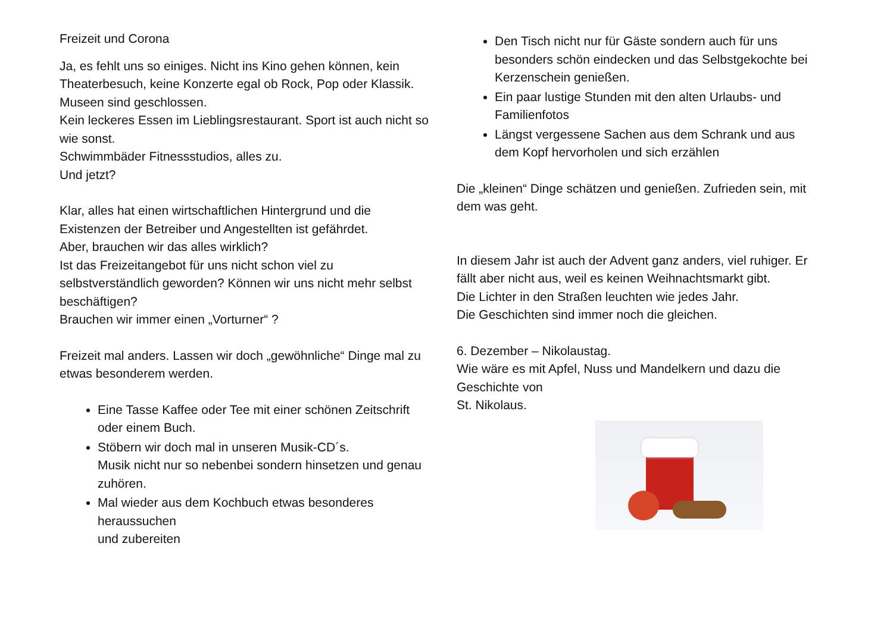Freizeit und Corona
Ja, es fehlt uns so einiges. Nicht ins Kino gehen können, kein Theaterbesuch, keine Konzerte egal ob Rock, Pop oder Klassik. Museen sind geschlossen.
Kein leckeres Essen im Lieblingsrestaurant. Sport ist auch nicht so wie sonst.
Schwimmbäder Fitnessstudios, alles zu.
Und jetzt?
Klar, alles hat einen wirtschaftlichen Hintergrund und die Existenzen der Betreiber und Angestellten ist gefährdet.
Aber, brauchen wir das alles wirklich?
Ist das Freizeitangebot für uns nicht schon viel zu selbstverständlich geworden? Können wir uns nicht mehr selbst beschäftigen?
Brauchen wir immer einen „Vorturner“ ?
Freizeit mal anders. Lassen wir doch „gewöhnliche“ Dinge mal zu etwas besonderem werden.
Eine Tasse Kaffee oder Tee mit einer schönen Zeitschrift
oder einem Buch.
Stöbern wir doch mal in unseren Musik-CD´s.
Musik nicht nur so nebenbei sondern hinsetzen und genau zuhören.
Mal wieder aus dem Kochbuch etwas besonderes heraussuchen
und zubereiten
Den Tisch nicht nur für Gäste sondern auch für uns besonders schön eindecken und das Selbstgekochte bei Kerzenschein genießen.
Ein paar lustige Stunden mit den alten Urlaubs- und Familienfotos
Längst vergessene Sachen aus dem Schrank und aus dem Kopf hervorholen und sich erzählen
Die „kleinen“ Dinge schätzen und genießen. Zufrieden sein, mit dem was geht.
In diesem Jahr ist auch der Advent ganz anders, viel ruhiger. Er fällt aber nicht aus, weil es keinen Weihnachtsmarkt gibt.
Die Lichter in den Straßen leuchten wie jedes Jahr.
Die Geschichten sind immer noch die gleichen.
6. Dezember – Nikolaustag.
Wie wäre es mit Apfel, Nuss und Mandelkern und dazu die Geschichte von
St. Nikolaus.